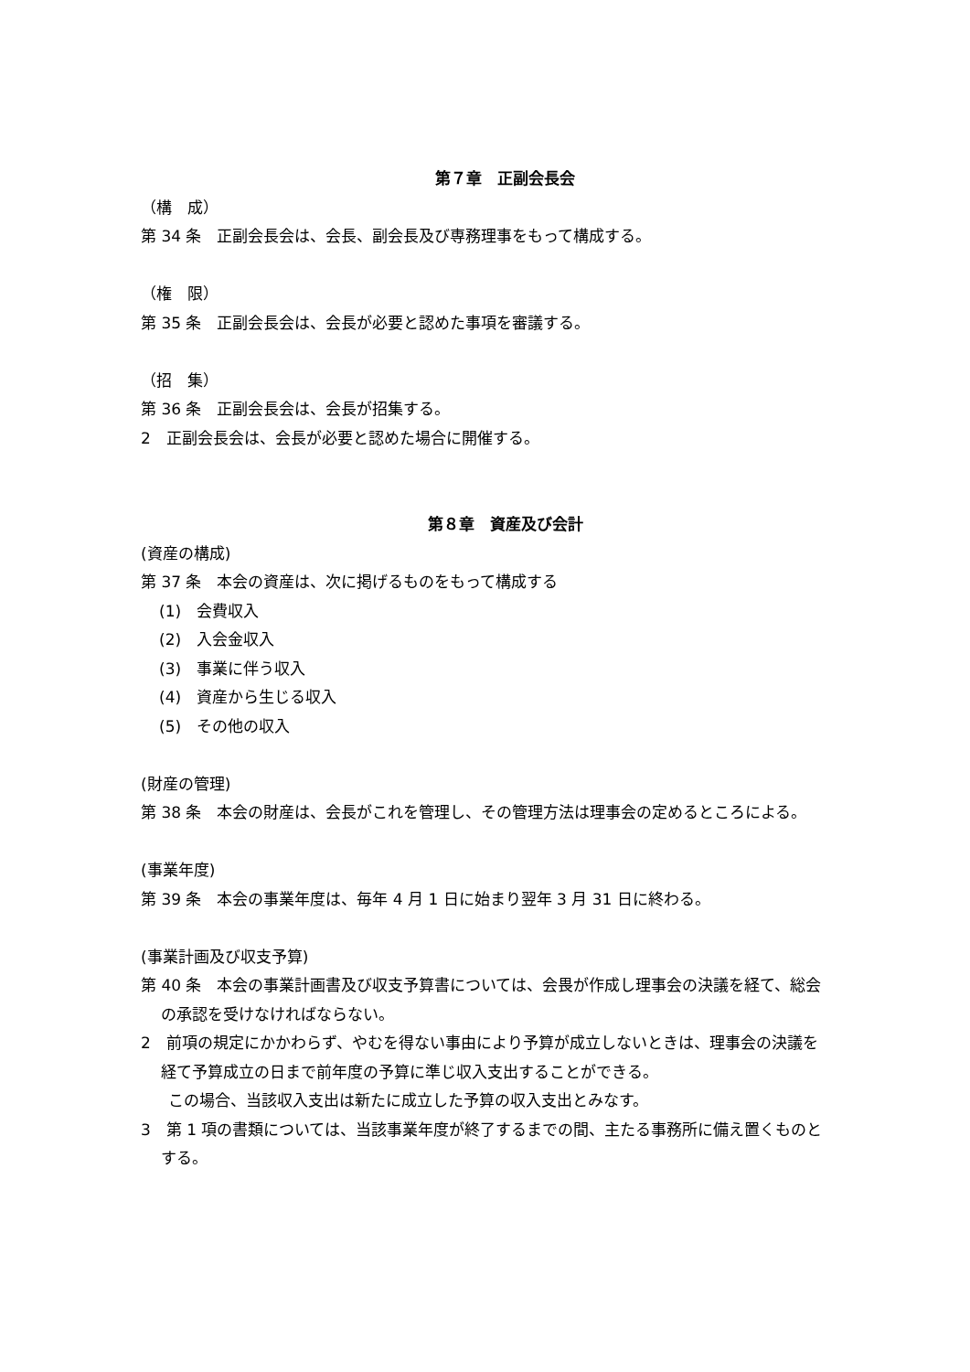第７章　正副会長会
（構　成）
第 34 条　正副会長会は、会長、副会長及び専務理事をもって構成する。
（権　限）
第 35 条　正副会長会は、会長が必要と認めた事項を審議する。
（招　集）
第 36 条　正副会長会は、会長が招集する。
2　正副会長会は、会長が必要と認めた場合に開催する。
第８章　資産及び会計
(資産の構成)
第 37 条　本会の資産は、次に掲げるものをもって構成する
(1)　会費収入
(2)　入会金収入
(3)　事業に伴う収入
(4)　資産から生じる収入
(5)　その他の収入
(財産の管理)
第 38 条　本会の財産は、会長がこれを管理し、その管理方法は理事会の定めるところによる。
(事業年度)
第 39 条　本会の事業年度は、毎年 4 月 1 日に始まり翌年 3 月 31 日に終わる。
(事業計画及び収支予算)
第 40 条　本会の事業計画書及び収支予算書については、会畏が作成し理事会の決議を経て、総会の承認を受けなければならない。
2　前項の規定にかかわらず、やむを得ない事由により予算が成立しないときは、理事会の決議を経て予算成立の日まで前年度の予算に準じ収入支出することができる。
この場合、当該収入支出は新たに成立した予算の収入支出とみなす。
3　第 1 項の書類については、当該事業年度が終了するまでの間、主たる事務所に備え置くものとする。